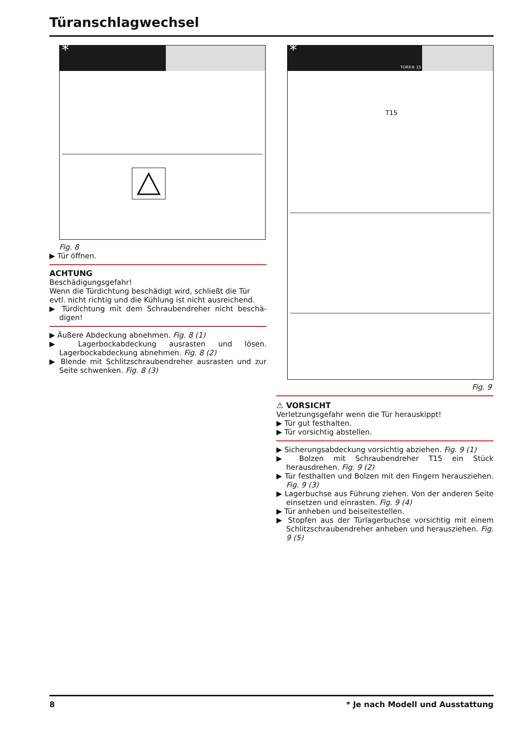Türanschlagwechsel
*
Fig. 8
▶ Tür öffnen.
ACHTUNG
Beschädigungsgefahr!
Wenn die Türdichtung beschädigt wird, schließt die Tür evtl. nicht richtig und die Kühlung ist nicht ausreichend.
▶ Türdichtung mit dem Schraubendreher nicht beschä­digen!
▶ Äußere Abdeckung abnehmen. Fig. 8 (1)
▶ Lagerbockabdeckung ausrasten und lösen. Lagerbockab­deckung abnehmen. Fig. 8 (2)
▶ Blende mit Schlitzschraubendreher ausrasten und zur Seite schwenken. Fig. 8 (3)
*
TORX® 15
T15
Fig. 9
⚠ VORSICHT
Verletzungsgefahr wenn die Tür herauskippt!
▶ Tür gut festhalten.
▶ Tür vorsichtig abstellen.
▶ Sicherungsabdeckung vorsichtig abziehen. Fig. 9 (1)
▶ Bolzen mit Schraubendreher T15 ein Stück herausdrehen. Fig. 9 (2)
▶ Tür festhalten und Bolzen mit den Fingern herausziehen. Fig. 9 (3)
▶ Lagerbuchse aus Führung ziehen. Von der anderen Seite einsetzen und einrasten. Fig. 9 (4)
▶ Tür anheben und beiseitestellen.
▶ Stopfen aus der Türlagerbuchse vorsichtig mit einem Schlitzschraubendreher anheben und herausziehen. Fig. 9 (5)
8
* Je nach Modell und Ausstattung